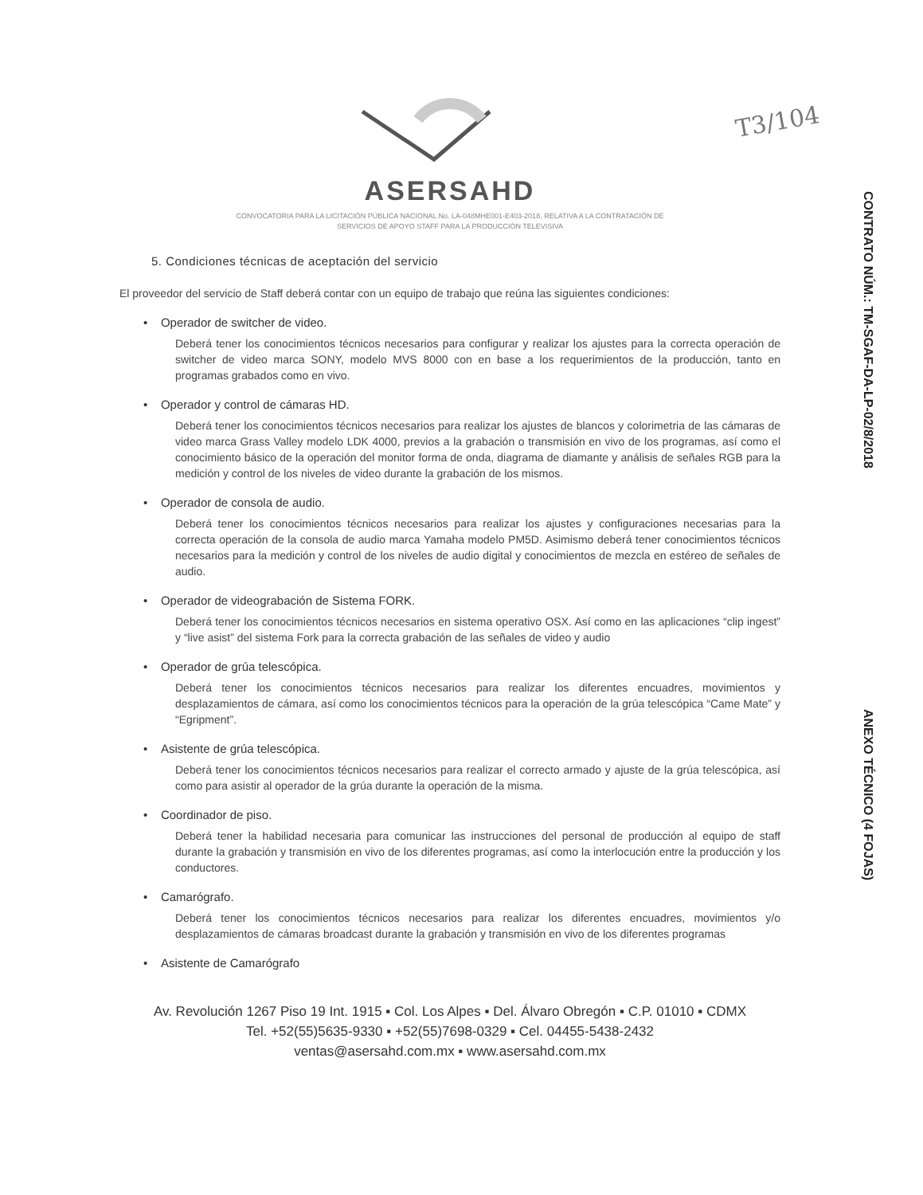T3/104
CONTRATO NÚM.: TM-SGAF-DA-LP-02/8/2018
ANEXO TÉCNICO (4 FOJAS)
ASERSAHD
CONVOCATORIA PARA LA LICITACIÓN PÚBLICA NACIONAL No. LA-048MHE001-E403-2018, RELATIVA A LA CONTRATACIÓN DE
SERVICIOS DE APOYO STAFF PARA LA PRODUCCIÓN TELEVISIVA
5. Condiciones técnicas de aceptación del servicio
El proveedor del servicio de Staff deberá contar con un equipo de trabajo que reúna las siguientes condiciones:
• Operador de switcher de video.
Deberá tener los conocimientos técnicos necesarios para configurar y realizar los ajustes para la correcta operación de switcher de video marca SONY, modelo MVS 8000 con en base a los requerimientos de la producción, tanto en programas grabados como en vivo.
• Operador y control de cámaras HD.
Deberá tener los conocimientos técnicos necesarios para realizar los ajustes de blancos y colorimetria de las cámaras de video marca Grass Valley modelo LDK 4000, previos a la grabación o transmisión en vivo de los programas, así como el conocimiento básico de la operación del monitor forma de onda, diagrama de diamante y análisis de señales RGB para la medición y control de los niveles de video durante la grabación de los mismos.
• Operador de consola de audio.
Deberá tener los conocimientos técnicos necesarios para realizar los ajustes y configuraciones necesarias para la correcta operación de la consola de audio marca Yamaha modelo PM5D. Asimismo deberá tener conocimientos técnicos necesarios para la medición y control de los niveles de audio digital y conocimientos de mezcla en estéreo de señales de audio.
• Operador de videograbación de Sistema FORK.
Deberá tener los conocimientos técnicos necesarios en sistema operativo OSX. Así como en las aplicaciones “clip ingest” y “live asist” del sistema Fork para la correcta grabación de las señales de video y audio
• Operador de grúa telescópica.
Deberá tener los conocimientos técnicos necesarios para realizar los diferentes encuadres, movimientos y desplazamientos de cámara, así como los conocimientos técnicos para la operación de la grúa telescópica “Came Mate” y “Egripment”.
• Asistente de grúa telescópica.
Deberá tener los conocimientos técnicos necesarios para realizar el correcto armado y ajuste de la grúa telescópica, así como para asistir al operador de la grúa durante la operación de la misma.
• Coordinador de piso.
Deberá tener la habilidad necesaria para comunicar las instrucciones del personal de producción al equipo de staff durante la grabación y transmisión en vivo de los diferentes programas, así como la interlocución entre la producción y los conductores.
• Camarógrafo.
Deberá tener los conocimientos técnicos necesarios para realizar los diferentes encuadres, movimientos y/o desplazamientos de cámaras broadcast durante la grabación y transmisión en vivo de los diferentes programas
• Asistente de Camarógrafo
Av. Revolución 1267 Piso 19 Int. 1915 ▪ Col. Los Alpes ▪ Del. Álvaro Obregón ▪ C.P. 01010 ▪ CDMX
Tel. +52(55)5635-9330 ▪ +52(55)7698-0329 ▪ Cel. 04455-5438-2432
ventas@asersahd.com.mx ▪ www.asersahd.com.mx